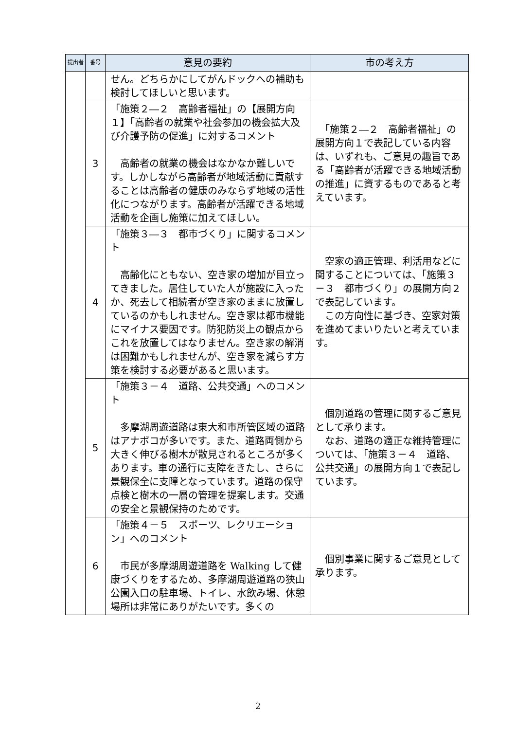| 提出者 | 番号 | 意見の要約 | 市の考え方 |
| --- | --- | --- | --- |
| | | せん。どちらかにしてがんドックへの補助も検討してほしいと思います。 | |
| | 3 | 「施策２―２ 高齢者福祉」の【展開方向１】「高齢者の就業や社会参加の機会拡大及び介護予防の促進」に対するコメント 高齢者の就業の機会はなかなか難しいです。しかしながら高齢者が地域活動に貢献することは高齢者の健康のみならず地域の活性化につながります。高齢者が活躍できる地域活動を企画し施策に加えてほしい。 | 「施策２―２ 高齢者福祉」の展開方向１で表記している内容は、いずれも、ご意見の趣旨である「高齢者が活躍できる地域活動の推進」に資するものであると考えています。 |
| | 4 | 「施策３―３ 都市づくり」に関するコメント 高齢化にともない、空き家の増加が目立ってきました。居住していた人が施設に入ったか、死去して相続者が空き家のままに放置しているのかもしれません。空き家は都市機能にマイナス要因です。防犯防災上の観点からこれを放置してはなりません。空き家の解消は困難かもしれませんが、空き家を減らす方策を検討する必要があると思います。 | 空家の適正管理、利活用などに関することについては、「施策３－３ 都市づくり」の展開方向２で表記しています。 この方向性に基づき、空家対策を進めてまいりたいと考えています。 |
| | 5 | 「施策３－４ 道路、公共交通」へのコメント 多摩湖周遊道路は東大和市所管区域の道路はアナボコが多いです。また、道路両側から大きく伸びる樹木が散見されるところが多くあります。車の通行に支障をきたし、さらに景観保全に支障となっています。道路の保守点検と樹木の一層の管理を提案します。交通の安全と景観保持のためです。 | 個別道路の管理に関するご意見として承ります。 なお、道路の適正な維持管理については、「施策３－４ 道路、公共交通」の展開方向１で表記しています。 |
| | 6 | 「施策４－５ スポーツ、レクリエーション」へのコメント 市民が多摩湖周遊道路を Walking して健康づくりをするため、多摩湖周遊道路の狭山公園入口の駐車場、トイレ、水飲み場、休憩場所は非常にありがたいです。多くの | 個別事業に関するご意見として承ります。 |
2